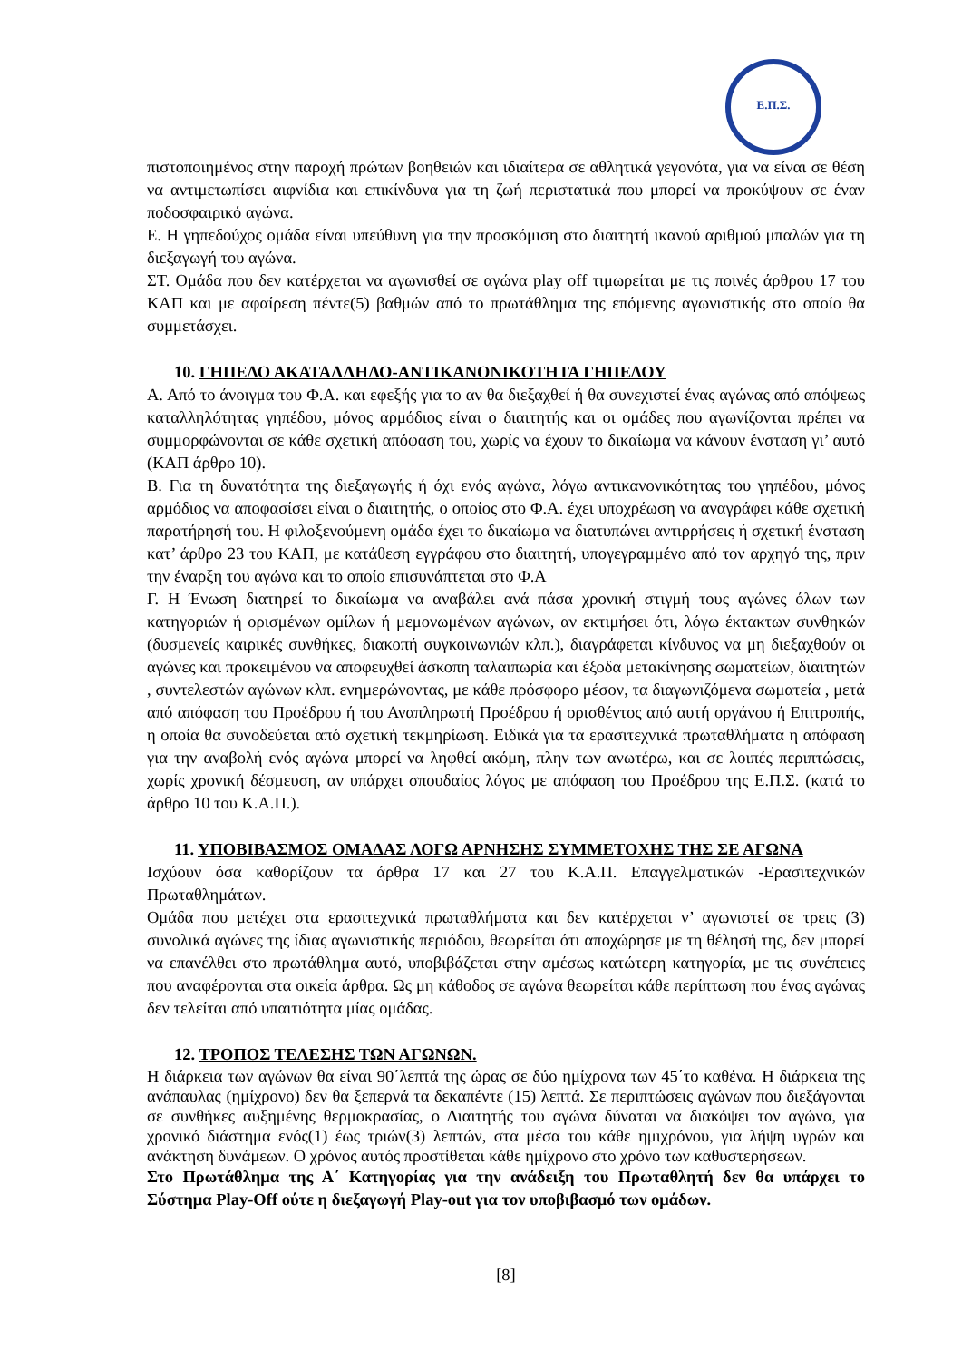Ε.Π.Σ.
πιστοποιημένος στην παροχή πρώτων βοηθειών και ιδιαίτερα σε αθλητικά γεγονότα, για να είναι σε θέση να αντιμετωπίσει αιφνίδια και επικίνδυνα για τη ζωή περιστατικά που μπορεί να προκύψουν σε έναν ποδοσφαιρικό αγώνα.
Ε. Η γηπεδούχος ομάδα είναι υπεύθυνη για την προσκόμιση στο διαιτητή ικανού αριθμού μπαλών για τη διεξαγωγή του αγώνα.
ΣΤ. Ομάδα που δεν κατέρχεται να αγωνισθεί σε αγώνα play off τιμωρείται με τις ποινές άρθρου 17 του ΚΑΠ και με αφαίρεση πέντε(5) βαθμών από το πρωτάθλημα της επόμενης αγωνιστικής στο οποίο θα συμμετάσχει.
10. ΓΗΠΕΔΟ ΑΚΑΤΑΛΛΗΛΟ-ΑΝΤΙΚΑΝΟΝΙΚΟΤΗΤΑ ΓΗΠΕΔΟΥ
Α. Από το άνοιγμα του Φ.Α. και εφεξής για το αν θα διεξαχθεί ή θα συνεχιστεί ένας αγώνας από απόψεως καταλληλότητας γηπέδου, μόνος αρμόδιος είναι ο διαιτητής και οι ομάδες που αγωνίζονται πρέπει να συμμορφώνονται σε κάθε σχετική απόφαση του, χωρίς να έχουν το δικαίωμα να κάνουν ένσταση γι’ αυτό (ΚΑΠ άρθρο 10).
Β. Για τη δυνατότητα της διεξαγωγής ή όχι ενός αγώνα, λόγω αντικανονικότητας του γηπέδου, μόνος αρμόδιος να αποφασίσει είναι ο διαιτητής, ο οποίος στο Φ.Α. έχει υποχρέωση να αναγράφει κάθε σχετική παρατήρησή του. Η φιλοξενούμενη ομάδα έχει το δικαίωμα να διατυπώνει αντιρρήσεις ή σχετική ένσταση κατ’ άρθρο 23 του ΚΑΠ, με κατάθεση εγγράφου στο διαιτητή, υπογεγραμμένο από τον αρχηγό της, πριν την έναρξη του αγώνα και το οποίο επισυνάπτεται στο Φ.Α
Γ. Η Ένωση διατηρεί το δικαίωμα να αναβάλει ανά πάσα χρονική στιγμή τους αγώνες όλων των κατηγοριών ή ορισμένων ομίλων ή μεμονωμένων αγώνων, αν εκτιμήσει ότι, λόγω έκτακτων συνθηκών (δυσμενείς καιρικές συνθήκες, διακοπή συγκοινωνιών κλπ.), διαγράφεται κίνδυνος να μη διεξαχθούν οι αγώνες και προκειμένου να αποφευχθεί άσκοπη ταλαιπωρία και έξοδα μετακίνησης σωματείων, διαιτητών , συντελεστών αγώνων κλπ. ενημερώνοντας, με κάθε πρόσφορο μέσον, τα διαγωνιζόμενα σωματεία , μετά από απόφαση του Προέδρου ή του Αναπληρωτή Προέδρου ή ορισθέντος από αυτή οργάνου ή Επιτροπής, η οποία θα συνοδεύεται από σχετική τεκμηρίωση. Ειδικά για τα ερασιτεχνικά πρωταθλήματα η απόφαση για την αναβολή ενός αγώνα μπορεί να ληφθεί ακόμη, πλην των ανωτέρω, και σε λοιπές περιπτώσεις, χωρίς χρονική δέσμευση, αν υπάρχει σπουδαίος λόγος με απόφαση του Προέδρου της Ε.Π.Σ. (κατά το άρθρο 10 του Κ.Α.Π.).
11. ΥΠΟΒΙΒΑΣΜΟΣ ΟΜΑΔΑΣ ΛΟΓΩ ΑΡΝΗΣΗΣ ΣΥΜΜΕΤΟΧΗΣ ΤΗΣ ΣΕ ΑΓΩΝΑ
Ισχύουν όσα καθορίζουν τα άρθρα 17 και 27 του Κ.Α.Π. Επαγγελματικών -Ερασιτεχνικών Πρωταθλημάτων.
Ομάδα που μετέχει στα ερασιτεχνικά πρωταθλήματα και δεν κατέρχεται ν’ αγωνιστεί σε τρεις (3) συνολικά αγώνες της ίδιας αγωνιστικής περιόδου, θεωρείται ότι αποχώρησε με τη θέλησή της, δεν μπορεί να επανέλθει στο πρωτάθλημα αυτό, υποβιβάζεται στην αμέσως κατώτερη κατηγορία, με τις συνέπειες που αναφέρονται στα οικεία άρθρα. Ως μη κάθοδος σε αγώνα θεωρείται κάθε περίπτωση που ένας αγώνας δεν τελείται από υπαιτιότητα μίας ομάδας.
12. ΤΡΟΠΟΣ ΤΕΛΕΣΗΣ ΤΩΝ ΑΓΩΝΩΝ.
Η διάρκεια των αγώνων θα είναι 90΄λεπτά της ώρας σε δύο ημίχρονα των 45΄το καθένα. Η διάρκεια της ανάπαυλας (ημίχρονο) δεν θα ξεπερνά τα δεκαπέντε (15) λεπτά. Σε περιπτώσεις αγώνων που διεξάγονται σε συνθήκες αυξημένης θερμοκρασίας, ο Διαιτητής του αγώνα δύναται να διακόψει τον αγώνα, για χρονικό διάστημα ενός(1) έως τριών(3) λεπτών, στα μέσα του κάθε ημιχρόνου, για λήψη υγρών και ανάκτηση δυνάμεων. Ο χρόνος αυτός προστίθεται κάθε ημίχρονο στο χρόνο των καθυστερήσεων.
Στο Πρωτάθλημα της Α΄ Κατηγορίας για την ανάδειξη του Πρωταθλητή δεν θα υπάρχει το Σύστημα Play-Off ούτε η διεξαγωγή Play-out για τον υποβιβασμό των ομάδων.
[8]